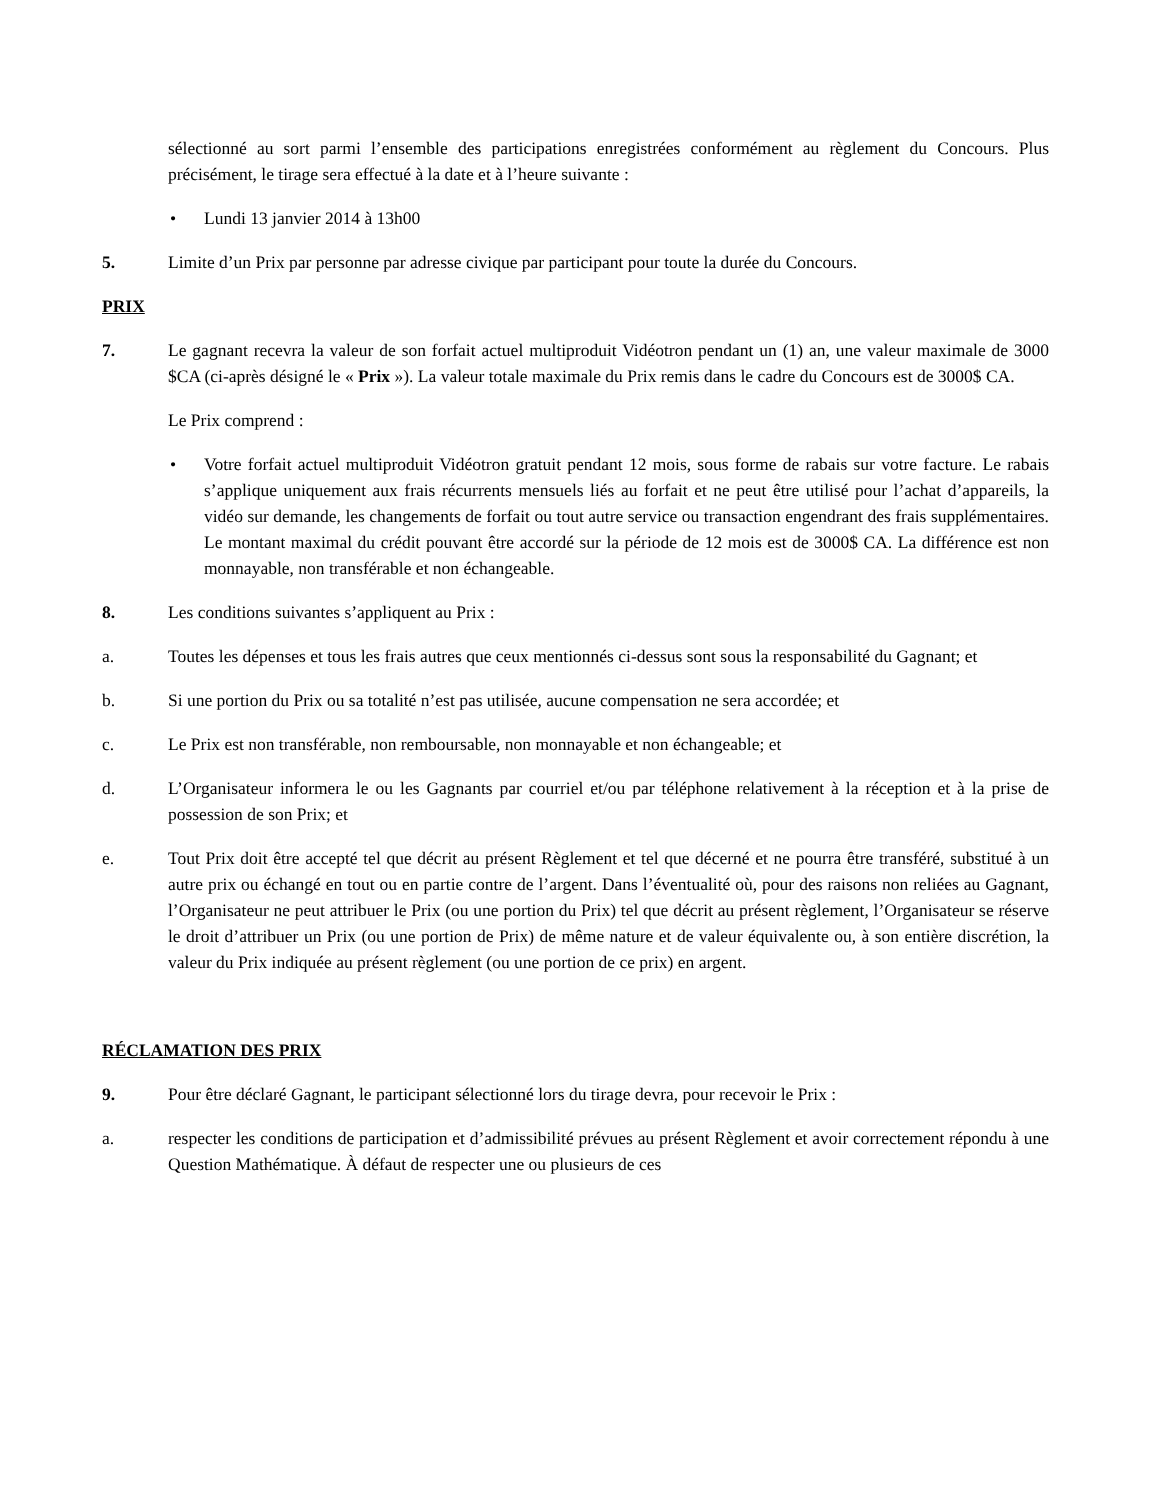sélectionné au sort parmi l’ensemble des participations enregistrées conformément au règlement du Concours. Plus précisément, le tirage sera effectué à la date et à l’heure suivante :
• Lundi 13 janvier 2014 à 13h00
5. Limite d’un Prix par personne par adresse civique par participant pour toute la durée du Concours.
PRIX
7. Le gagnant recevra la valeur de son forfait actuel multiproduit Vidéotron pendant un (1) an, une valeur maximale de 3000 $CA (ci-après désigné le « Prix »). La valeur totale maximale du Prix remis dans le cadre du Concours est de 3000$ CA.
Le Prix comprend :
• Votre forfait actuel multiproduit Vidéotron gratuit pendant 12 mois, sous forme de rabais sur votre facture. Le rabais s’applique uniquement aux frais récurrents mensuels liés au forfait et ne peut être utilisé pour l’achat d’appareils, la vidéo sur demande, les changements de forfait ou tout autre service ou transaction engendrant des frais supplémentaires. Le montant maximal du crédit pouvant être accordé sur la période de 12 mois est de 3000$ CA. La différence est non monnayable, non transférable et non échangeable.
8. Les conditions suivantes s’appliquent au Prix :
a. Toutes les dépenses et tous les frais autres que ceux mentionnés ci-dessus sont sous la responsabilité du Gagnant; et
b. Si une portion du Prix ou sa totalité n’est pas utilisée, aucune compensation ne sera accordée; et
c. Le Prix est non transférable, non remboursable, non monnayable et non échangeable; et
d. L’Organisateur informera le ou les Gagnants par courriel et/ou par téléphone relativement à la réception et à la prise de possession de son Prix; et
e. Tout Prix doit être accepté tel que décrit au présent Règlement et tel que décerné et ne pourra être transféré, substitué à un autre prix ou échangé en tout ou en partie contre de l’argent. Dans l’éventualité où, pour des raisons non reliées au Gagnant, l’Organisateur ne peut attribuer le Prix (ou une portion du Prix) tel que décrit au présent règlement, l’Organisateur se réserve le droit d’attribuer un Prix (ou une portion de Prix) de même nature et de valeur équivalente ou, à son entière discrétion, la valeur du Prix indiquée au présent règlement (ou une portion de ce prix) en argent.
RÉCLAMATION DES PRIX
9. Pour être déclaré Gagnant, le participant sélectionné lors du tirage devra, pour recevoir le Prix :
a. respecter les conditions de participation et d’admissibilité prévues au présent Règlement et avoir correctement répondu à une Question Mathématique. À défaut de respecter une ou plusieurs de ces